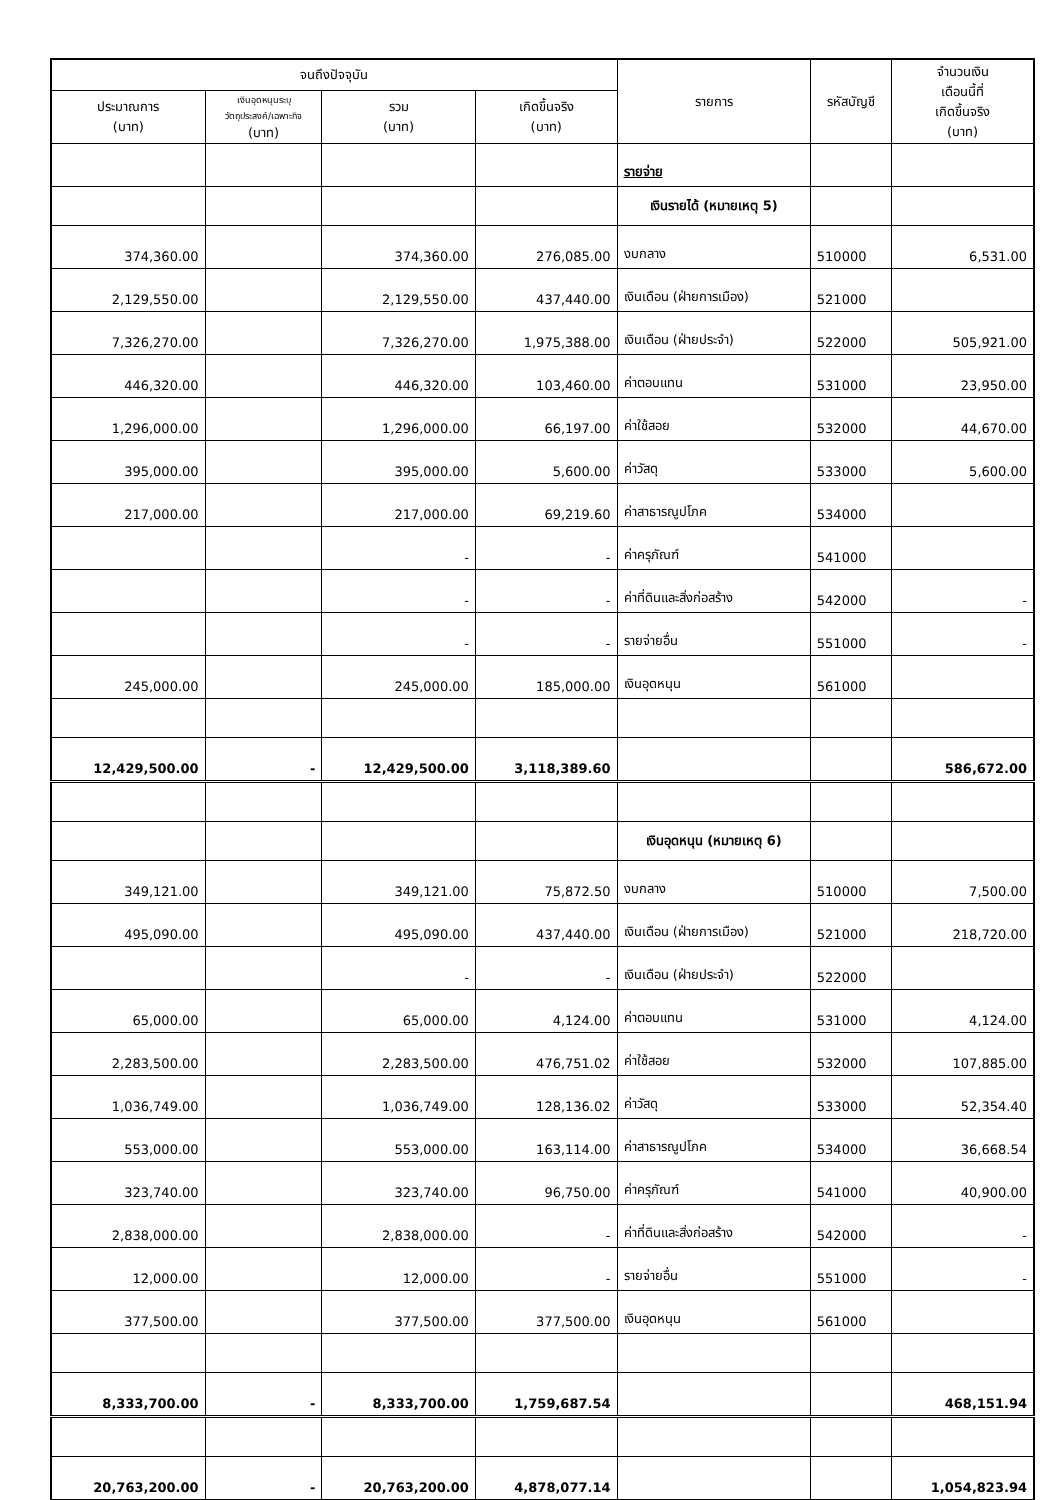| จนถึงปัจจุบัน | | | | รายการ | รหัสบัญชี | จำนวนเงิน เดือนนี้ที่ เกิดขึ้นจริง (บาท) |
| --- | --- | --- | --- | --- | --- | --- |
| ประมาณการ (บาท) | เงินอุดหนุนระบุ วัตถุประสงค์/เฉพาะกิจ (บาท) | รวม (บาท) | เกิดขึ้นจริง (บาท) | | | |
| | | | | รายจ่าย | | |
| | | | | เงินรายได้ (หมายเหตุ 5) | | |
| 374,360.00 | | 374,360.00 | 276,085.00 | งบกลาง | 510000 | 6,531.00 |
| 2,129,550.00 | | 2,129,550.00 | 437,440.00 | เงินเดือน (ฝ่ายการเมือง) | 521000 | |
| 7,326,270.00 | | 7,326,270.00 | 1,975,388.00 | เงินเดือน (ฝ่ายประจำ) | 522000 | 505,921.00 |
| 446,320.00 | | 446,320.00 | 103,460.00 | ค่าตอบแทน | 531000 | 23,950.00 |
| 1,296,000.00 | | 1,296,000.00 | 66,197.00 | ค่าใช้สอย | 532000 | 44,670.00 |
| 395,000.00 | | 395,000.00 | 5,600.00 | ค่าวัสดุ | 533000 | 5,600.00 |
| 217,000.00 | | 217,000.00 | 69,219.60 | ค่าสาธารณูปโภค | 534000 | |
| | | - | - | ค่าครุภัณฑ์ | 541000 | |
| | | - | - | ค่าที่ดินและสิ่งก่อสร้าง | 542000 | - |
| | | - | - | รายจ่ายอื่น | 551000 | - |
| 245,000.00 | | 245,000.00 | 185,000.00 | เงินอุดหนุน | 561000 | |
| 12,429,500.00 | - | 12,429,500.00 | 3,118,389.60 | | | 586,672.00 |
| | | | | เงินอุดหนุน (หมายเหตุ 6) | | |
| 349,121.00 | | 349,121.00 | 75,872.50 | งบกลาง | 510000 | 7,500.00 |
| 495,090.00 | | 495,090.00 | 437,440.00 | เงินเดือน (ฝ่ายการเมือง) | 521000 | 218,720.00 |
| | | - | - | เงินเดือน (ฝ่ายประจำ) | 522000 | |
| 65,000.00 | | 65,000.00 | 4,124.00 | ค่าตอบแทน | 531000 | 4,124.00 |
| 2,283,500.00 | | 2,283,500.00 | 476,751.02 | ค่าใช้สอย | 532000 | 107,885.00 |
| 1,036,749.00 | | 1,036,749.00 | 128,136.02 | ค่าวัสดุ | 533000 | 52,354.40 |
| 553,000.00 | | 553,000.00 | 163,114.00 | ค่าสาธารณูปโภค | 534000 | 36,668.54 |
| 323,740.00 | | 323,740.00 | 96,750.00 | ค่าครุภัณฑ์ | 541000 | 40,900.00 |
| 2,838,000.00 | | 2,838,000.00 | - | ค่าที่ดินและสิ่งก่อสร้าง | 542000 | - |
| 12,000.00 | | 12,000.00 | - | รายจ่ายอื่น | 551000 | - |
| 377,500.00 | | 377,500.00 | 377,500.00 | เงินอุดหนุน | 561000 | |
| 8,333,700.00 | - | 8,333,700.00 | 1,759,687.54 | | | 468,151.94 |
| 20,763,200.00 | - | 20,763,200.00 | 4,878,077.14 | | | 1,054,823.94 |